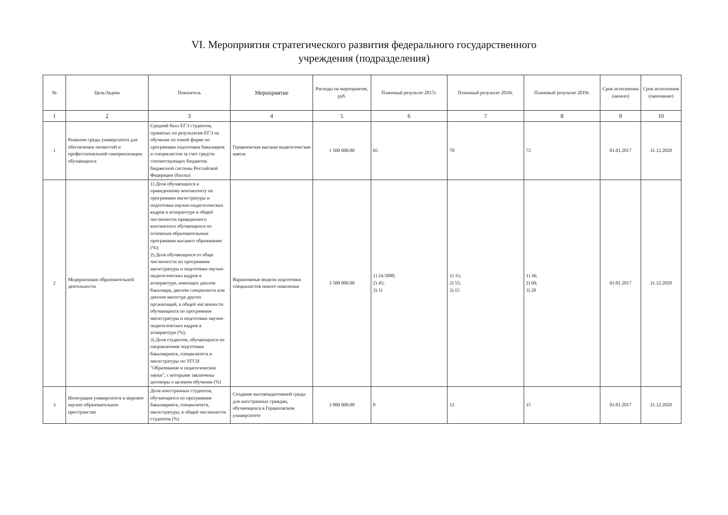VI. Мероприятия стратегического развития федерального государственного
учреждения (подразделения)
| № | Цель/Задача | Показатель | Мероприятие | Расходы на мероприятие, руб. | Плановый результат 2017г. | Плановый результат 2018г. | Плановый результат 2019г. | Срок исполнения (начало) | Срок исполнения (окончание) |
| --- | --- | --- | --- | --- | --- | --- | --- | --- | --- |
| 1 | 2 | 3 | 4 | 5 | 6 | 7 | 8 | 9 | 10 |
| 1 | Развитие среды университета для обеспечения личностей и профессиональной самореализации обучающихся | Средний балл ЕГЭ студентов, принятых по результатам ЕГЭ на обучение по очной форме по программам подготовки бакалавров и специалистов за счет средств соответсвующих бюджетов бюджетной системы Российской Федерации (баллы) | Герценовская высшая педагогическая школа | 1 500 000.00 | 65 | 70 | 72 | 01.01.2017 | 31.12.2020 |
| 2 | Модернизация образовательной деятельности | 1) Доля обучающихся к приведенному контингенту по программам магистратуры и подготовки научно-педагогических кадров в аспирантуре в общей численности приведенного контингента обучающихся по основным образовательным программам высшего образования (%); 2) Доля обучающихся от обще численности по программам магистратуры и подготовки научно-педагогических кадров в аспирантуре, имеющих диплом бакалавра, диплом специалиста или диплом магистра других организаций, в общей численности обучающихся по программам магистратуры и подготовки научно-педагогических кадров в аспирантуре (%); 3) Доля студентов, обучающихся по направлениям подготовки бакалавриата, специалитета и магистратуры по УГСН "Образование и педагогические науки", с которыми заключены договоры о целевом обучении (%) | Вариативные модели подготовки специалистов нового поколения | 3 500 000.00 | 1) 24.5000; 2) 45; 3) 11 | 1) 33; 2) 55; 3) 15 | 1) 36; 2) 60; 3) 20 | 01.01.2017 | 31.12.2020 |
| 3 | Интеграция университета в мировое научно-образовательное пространство | Доля иностранных студентов, обучающихся по программам бакалавриата, специалитета, магистратуры, в общей численности студентов (%) | Создание высокоадаптивной среды для иностранных граждан, обучающихся в Герценовском университете | 3 000 000.00 | 8 | 12 | 15 | 01.01.2017 | 31.12.2020 |